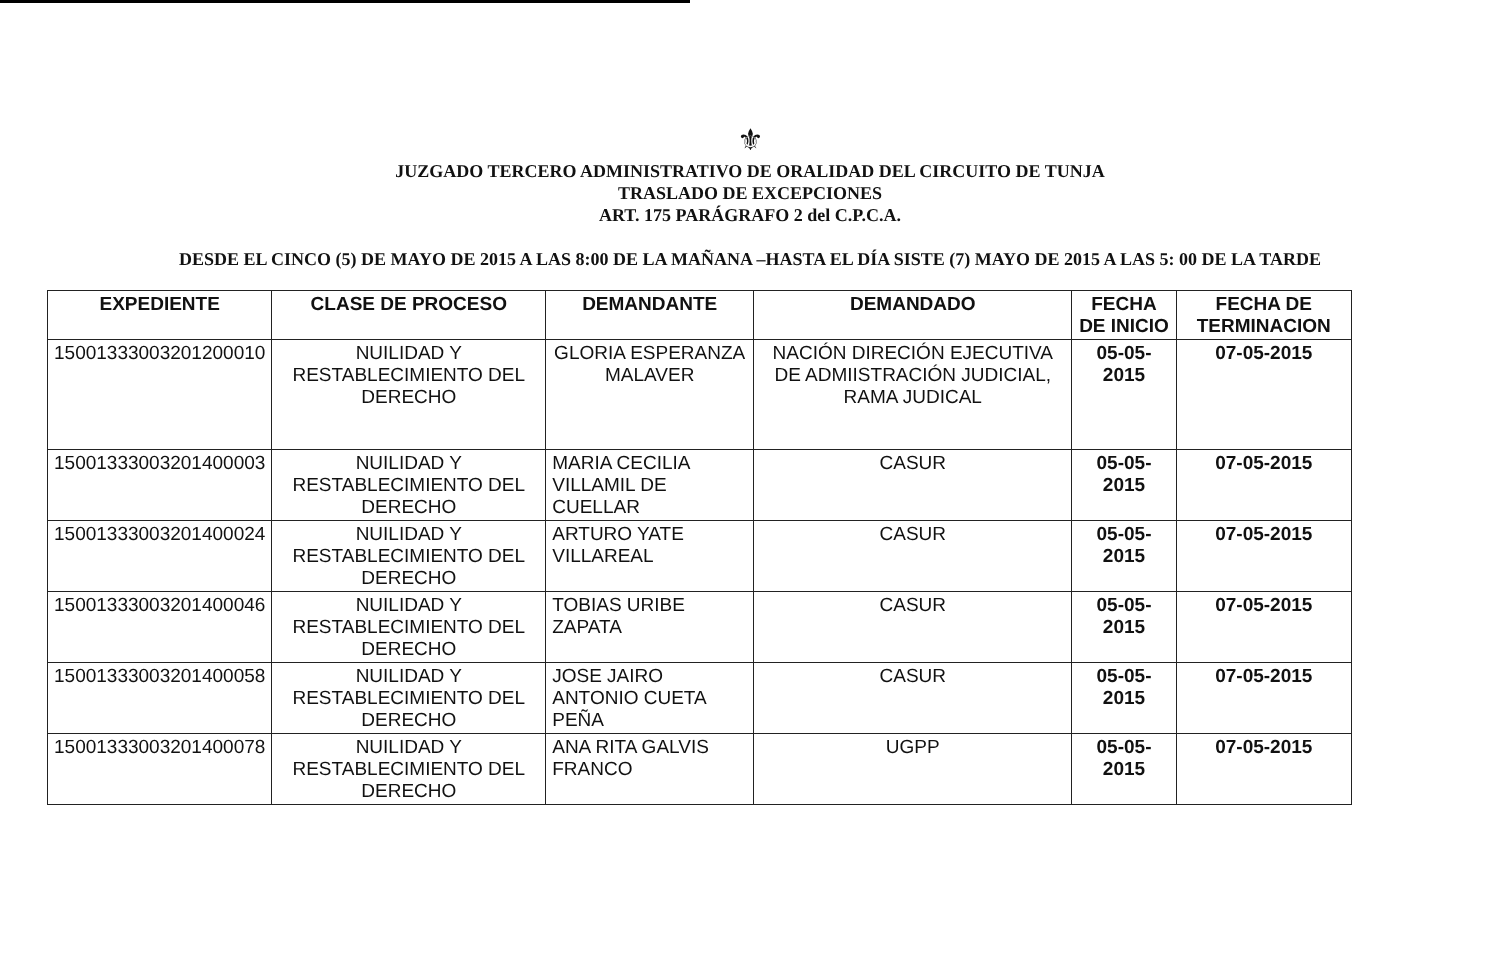⚜
JUZGADO TERCERO ADMINISTRATIVO DE ORALIDAD DEL CIRCUITO DE TUNJA
TRASLADO DE EXCEPCIONES
ART. 175 PARÁGRAFO 2 del C.P.C.A.
DESDE EL CINCO (5) DE MAYO DE 2015 A LAS 8:00 DE LA MAÑANA –HASTA EL DÍA SISTE (7) MAYO DE 2015 A LAS 5: 00 DE LA TARDE
| EXPEDIENTE | CLASE DE PROCESO | DEMANDANTE | DEMANDADO | FECHA DE INICIO | FECHA DE TERMINACION |
| --- | --- | --- | --- | --- | --- |
| 15001333003201200010 | NUILIDAD Y RESTABLECIMIENTO DEL DERECHO | GLORIA ESPERANZA MALAVER | NACIÓN DIRECIÓN EJECUTIVA DE ADMIISTRACIÓN JUDICIAL, RAMA JUDICAL | 05-05-2015 | 07-05-2015 |
| 15001333003201400003 | NUILIDAD Y RESTABLECIMIENTO DEL DERECHO | MARIA CECILIA VILLAMIL DE CUELLAR | CASUR | 05-05-2015 | 07-05-2015 |
| 15001333003201400024 | NUILIDAD Y RESTABLECIMIENTO DEL DERECHO | ARTURO YATE VILLAREAL | CASUR | 05-05-2015 | 07-05-2015 |
| 15001333003201400046 | NUILIDAD Y RESTABLECIMIENTO DEL DERECHO | TOBIAS URIBE ZAPATA | CASUR | 05-05-2015 | 07-05-2015 |
| 15001333003201400058 | NUILIDAD Y RESTABLECIMIENTO DEL DERECHO | JOSE JAIRO ANTONIO CUETA PEÑA | CASUR | 05-05-2015 | 07-05-2015 |
| 15001333003201400078 | NUILIDAD Y RESTABLECIMIENTO DEL DERECHO | ANA RITA GALVIS FRANCO | UGPP | 05-05-2015 | 07-05-2015 |